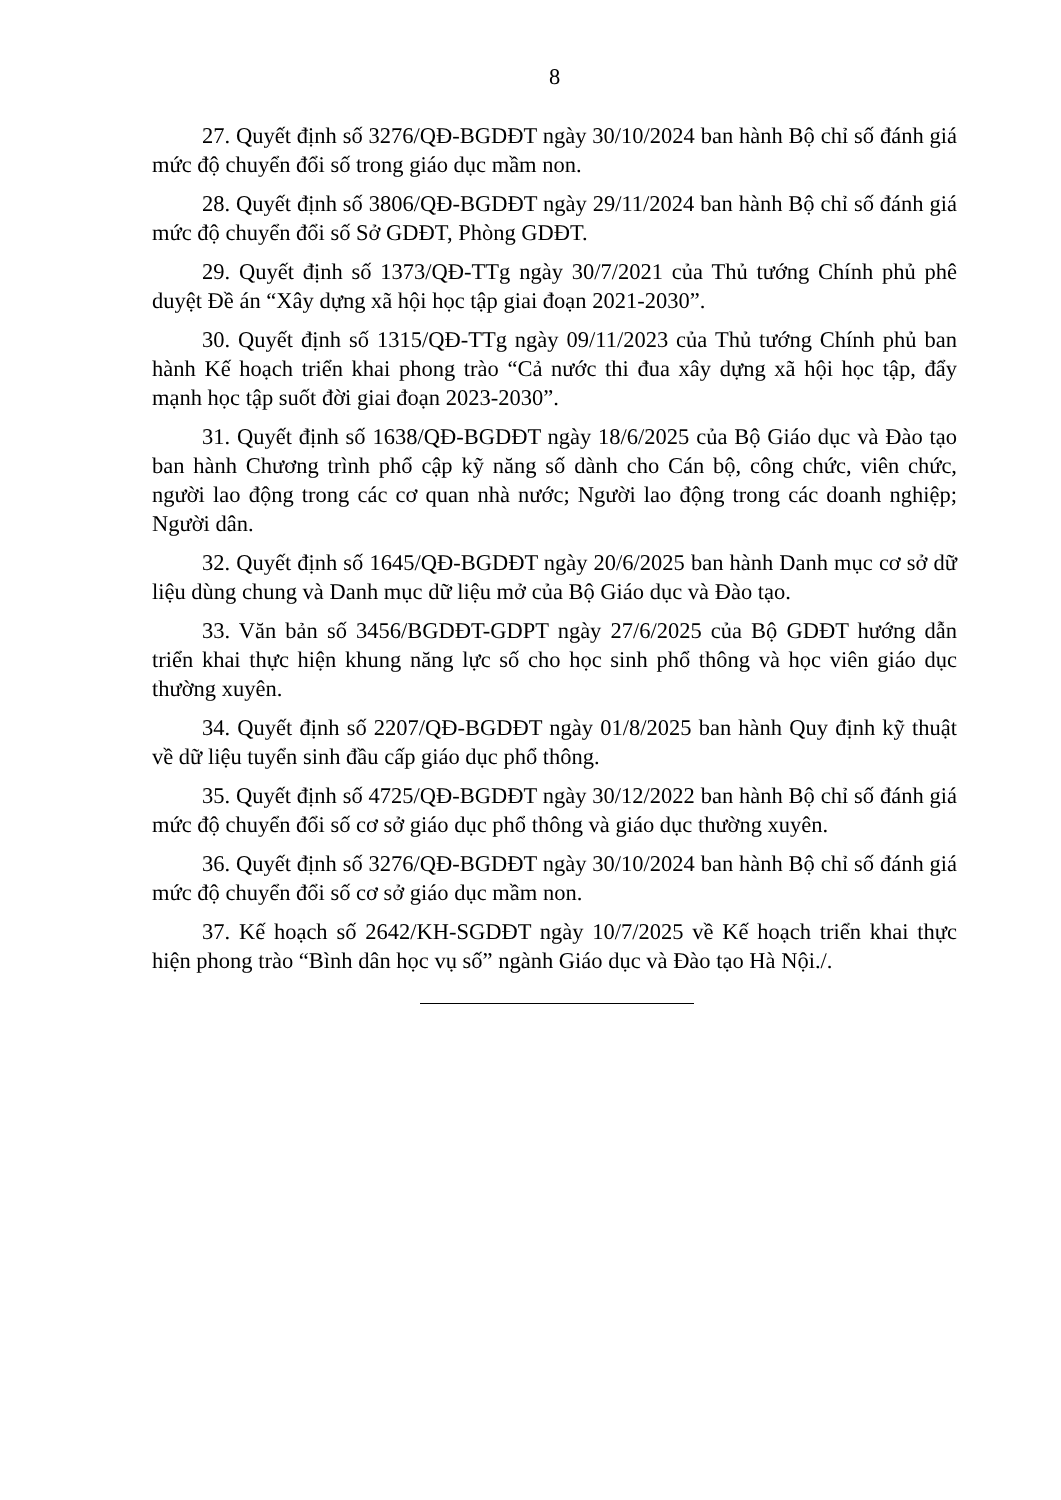8
27. Quyết định số 3276/QĐ-BGDĐT ngày 30/10/2024 ban hành Bộ chỉ số đánh giá mức độ chuyển đổi số trong giáo dục mầm non.
28. Quyết định số 3806/QĐ-BGDĐT ngày 29/11/2024 ban hành Bộ chỉ số đánh giá mức độ chuyển đổi số Sở GDĐT, Phòng GDĐT.
29. Quyết định số 1373/QĐ-TTg ngày 30/7/2021 của Thủ tướng Chính phủ phê duyệt Đề án “Xây dựng xã hội học tập giai đoạn 2021-2030”.
30. Quyết định số 1315/QĐ-TTg ngày 09/11/2023 của Thủ tướng Chính phủ ban hành Kế hoạch triển khai phong trào “Cả nước thi đua xây dựng xã hội học tập, đẩy mạnh học tập suốt đời giai đoạn 2023-2030”.
31. Quyết định số 1638/QĐ-BGDĐT ngày 18/6/2025 của Bộ Giáo dục và Đào tạo ban hành Chương trình phổ cập kỹ năng số dành cho Cán bộ, công chức, viên chức, người lao động trong các cơ quan nhà nước; Người lao động trong các doanh nghiệp; Người dân.
32. Quyết định số 1645/QĐ-BGDĐT ngày 20/6/2025 ban hành Danh mục cơ sở dữ liệu dùng chung và Danh mục dữ liệu mở của Bộ Giáo dục và Đào tạo.
33. Văn bản số 3456/BGDĐT-GDPT ngày 27/6/2025 của Bộ GDĐT hướng dẫn triển khai thực hiện khung năng lực số cho học sinh phổ thông và học viên giáo dục thường xuyên.
34. Quyết định số 2207/QĐ-BGDĐT ngày 01/8/2025 ban hành Quy định kỹ thuật về dữ liệu tuyển sinh đầu cấp giáo dục phổ thông.
35. Quyết định số 4725/QĐ-BGDĐT ngày 30/12/2022 ban hành Bộ chỉ số đánh giá mức độ chuyển đổi số cơ sở giáo dục phổ thông và giáo dục thường xuyên.
36. Quyết định số 3276/QĐ-BGDĐT ngày 30/10/2024 ban hành Bộ chỉ số đánh giá mức độ chuyển đổi số cơ sở giáo dục mầm non.
37. Kế hoạch số 2642/KH-SGDĐT ngày 10/7/2025 về Kế hoạch triển khai thực hiện phong trào “Bình dân học vụ số” ngành Giáo dục và Đào tạo Hà Nội./.